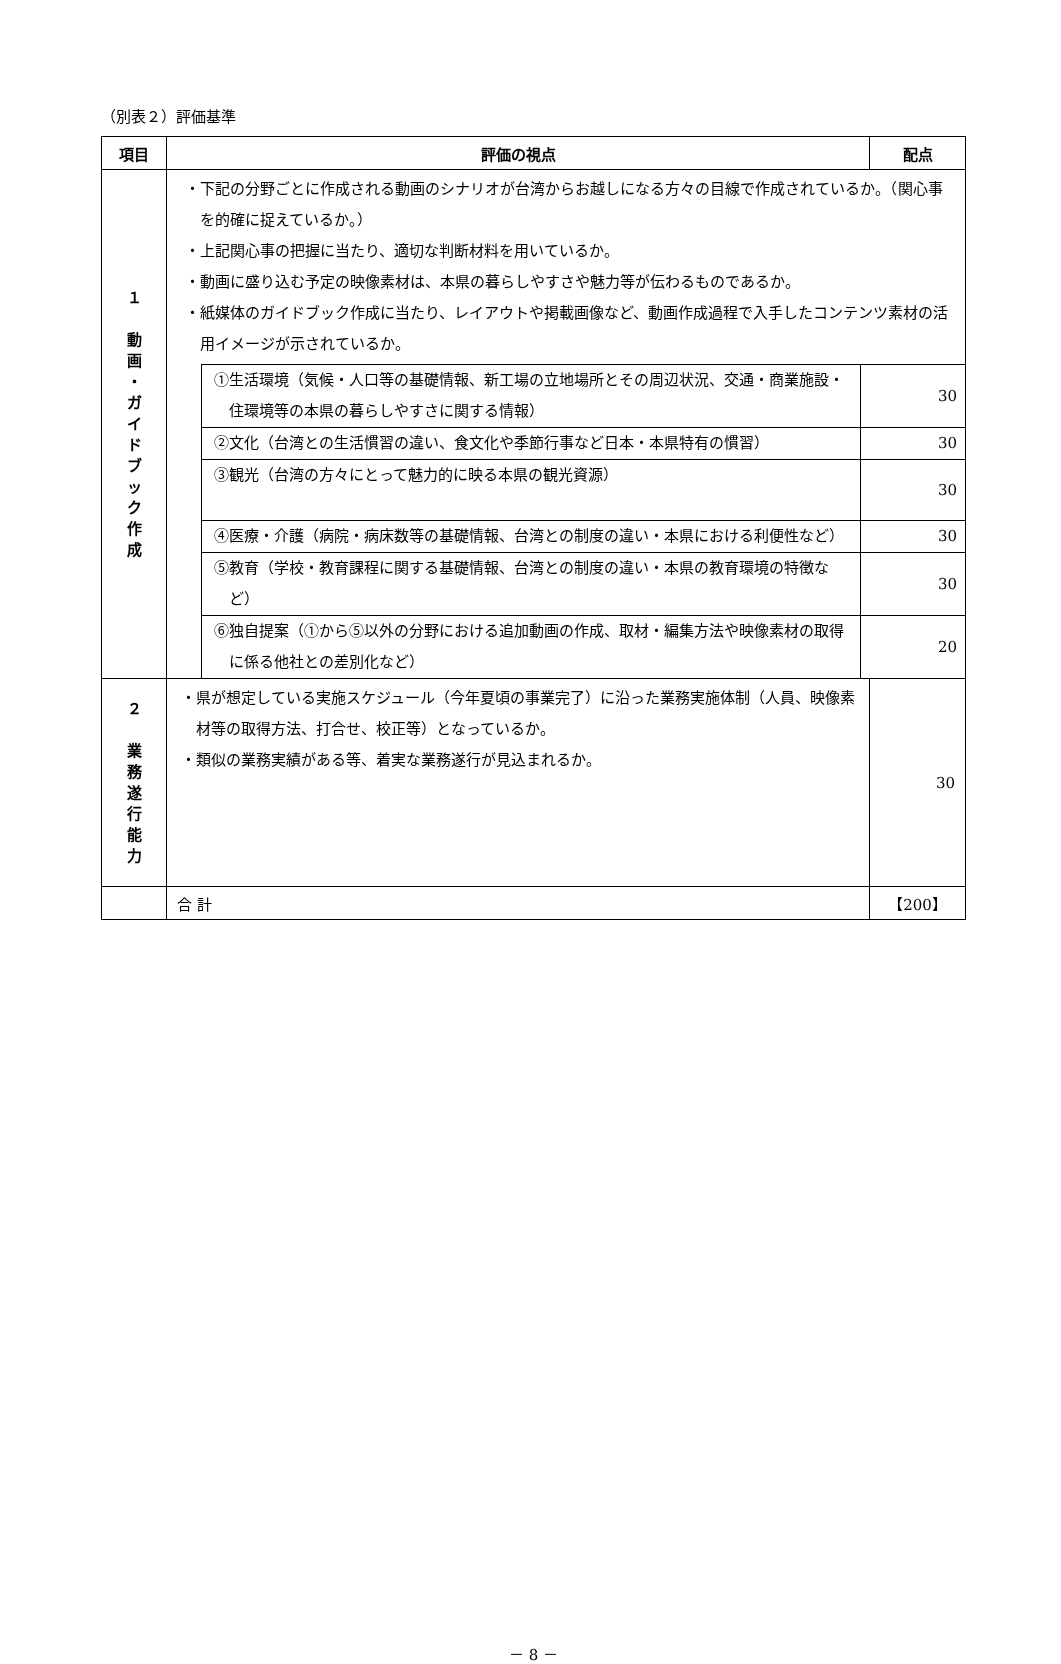（別表２）評価基準
| 項目 | 評価の視点 | 配点 |
| --- | --- | --- |
| １ 動 画 ・ ガ イ ド ブ ッ ク 作 成 | ・下記の分野ごとに作成される動画のシナリオが台湾からお越しになる方々の目線で作成されているか。（関心事を的確に捉えているか。） ・上記関心事の把握に当たり、適切な判断材料を用いているか。 ・動画に盛り込む予定の映像素材は、本県の暮らしやすさや魅力等が伝わるものであるか。 ・紙媒体のガイドブック作成に当たり、レイアウトや掲載画像など、動画作成過程で入手したコンテンツ素材の活用イメージが示されているか。 | |
| | / ①生活環境（気候・人口等の基礎情報、新工場の立地場所とその周辺状況、交通・商業施設・住環境等の本県の暮らしやすさに関する情報） / 30 / / ②文化（台湾との生活慣習の違い、食文化や季節行事など日本・本県特有の慣習） / 30 / / ③観光（台湾の方々にとって魅力的に映る本県の観光資源） / 30 / / ④医療・介護（病院・病床数等の基礎情報、台湾との制度の違い・本県における利便性など） / 30 / / ⑤教育（学校・教育課程に関する基礎情報、台湾との制度の違い・本県の教育環境の特徴など） / 30 / / ⑥独自提案（①から⑤以外の分野における追加動画の作成、取材・編集方法や映像素材の取得に係る他社との差別化など） / 20 / | |
| ２ 業 務 遂 行 能 力 | ・県が想定している実施スケジュール（今年夏頃の事業完了）に沿った業務実施体制（人員、映像素材等の取得方法、打合せ、校正等）となっているか。 ・類似の業務実績がある等、着実な業務遂行が見込まれるか。 | 30 |
| | 合 計 | 【200】 |
－ 8 －